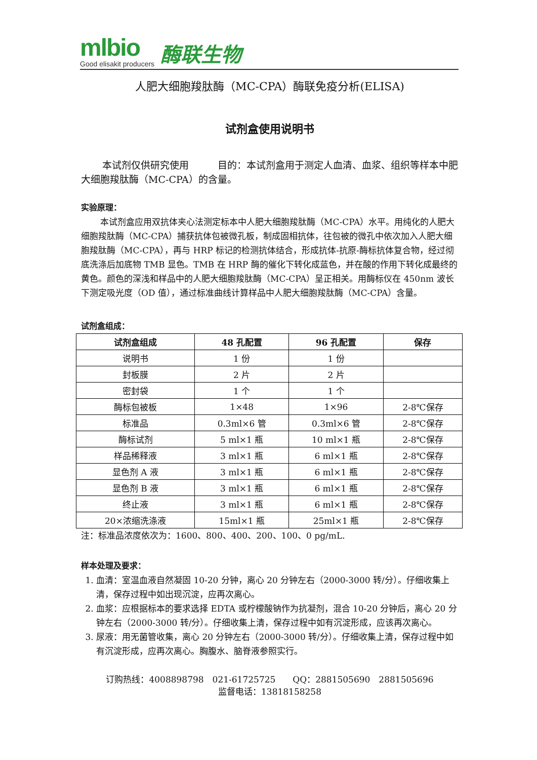mlbio
Good elisakit producers
酶联生物
人肥大细胞羧肽酶（MC-CPA）酶联免疫分析(ELISA)
试剂盒使用说明书
本试剂仅供研究使用　　　目的：本试剂盒用于测定人血清、血浆、组织等样本中肥大细胞羧肽酶（MC-CPA）的含量。
实验原理：
本试剂盒应用双抗体夹心法测定标本中人肥大细胞羧肽酶（MC-CPA）水平。用纯化的人肥大细胞羧肽酶（MC-CPA）捕获抗体包被微孔板，制成固相抗体，往包被的微孔中依次加入人肥大细胞羧肽酶（MC-CPA），再与 HRP 标记的检测抗体结合，形成抗体-抗原-酶标抗体复合物，经过彻底洗涤后加底物 TMB 显色。TMB 在 HRP 酶的催化下转化成蓝色，并在酸的作用下转化成最终的黄色。颜色的深浅和样品中的人肥大细胞羧肽酶（MC-CPA）呈正相关。用酶标仪在 450nm 波长下测定吸光度（OD 值），通过标准曲线计算样品中人肥大细胞羧肽酶（MC-CPA）含量。
试剂盒组成：
| 试剂盒组成 | 48 孔配置 | 96 孔配置 | 保存 |
| --- | --- | --- | --- |
| 说明书 | 1 份 | 1 份 | |
| 封板膜 | 2 片 | 2 片 | |
| 密封袋 | 1 个 | 1 个 | |
| 酶标包被板 | 1×48 | 1×96 | 2-8℃保存 |
| 标准品 | 0.3ml×6 管 | 0.3ml×6 管 | 2-8℃保存 |
| 酶标试剂 | 5 ml×1 瓶 | 10 ml×1 瓶 | 2-8℃保存 |
| 样品稀释液 | 3 ml×1 瓶 | 6 ml×1 瓶 | 2-8℃保存 |
| 显色剂 A 液 | 3 ml×1 瓶 | 6 ml×1 瓶 | 2-8℃保存 |
| 显色剂 B 液 | 3 ml×1 瓶 | 6 ml×1 瓶 | 2-8℃保存 |
| 终止液 | 3 ml×1 瓶 | 6 ml×1 瓶 | 2-8℃保存 |
| 20×浓缩洗涤液 | 15ml×1 瓶 | 25ml×1 瓶 | 2-8℃保存 |
注：标准品浓度依次为：1600、800、400、200、100、0 pg/mL.
样本处理及要求：
1. 血清：室温血液自然凝固 10-20 分钟，离心 20 分钟左右（2000-3000 转/分）。仔细收集上清，保存过程中如出现沉淀，应再次离心。
2. 血浆：应根据标本的要求选择 EDTA 或柠檬酸钠作为抗凝剂，混合 10-20 分钟后，离心 20 分钟左右（2000-3000 转/分）。仔细收集上清，保存过程中如有沉淀形成，应该再次离心。
3. 尿液：用无菌管收集，离心 20 分钟左右（2000-3000 转/分）。仔细收集上清，保存过程中如有沉淀形成，应再次离心。胸腹水、脑脊液参照实行。
订购热线：4008898798　021-61725725　　QQ：2881505690　2881505696
监督电话：13818158258